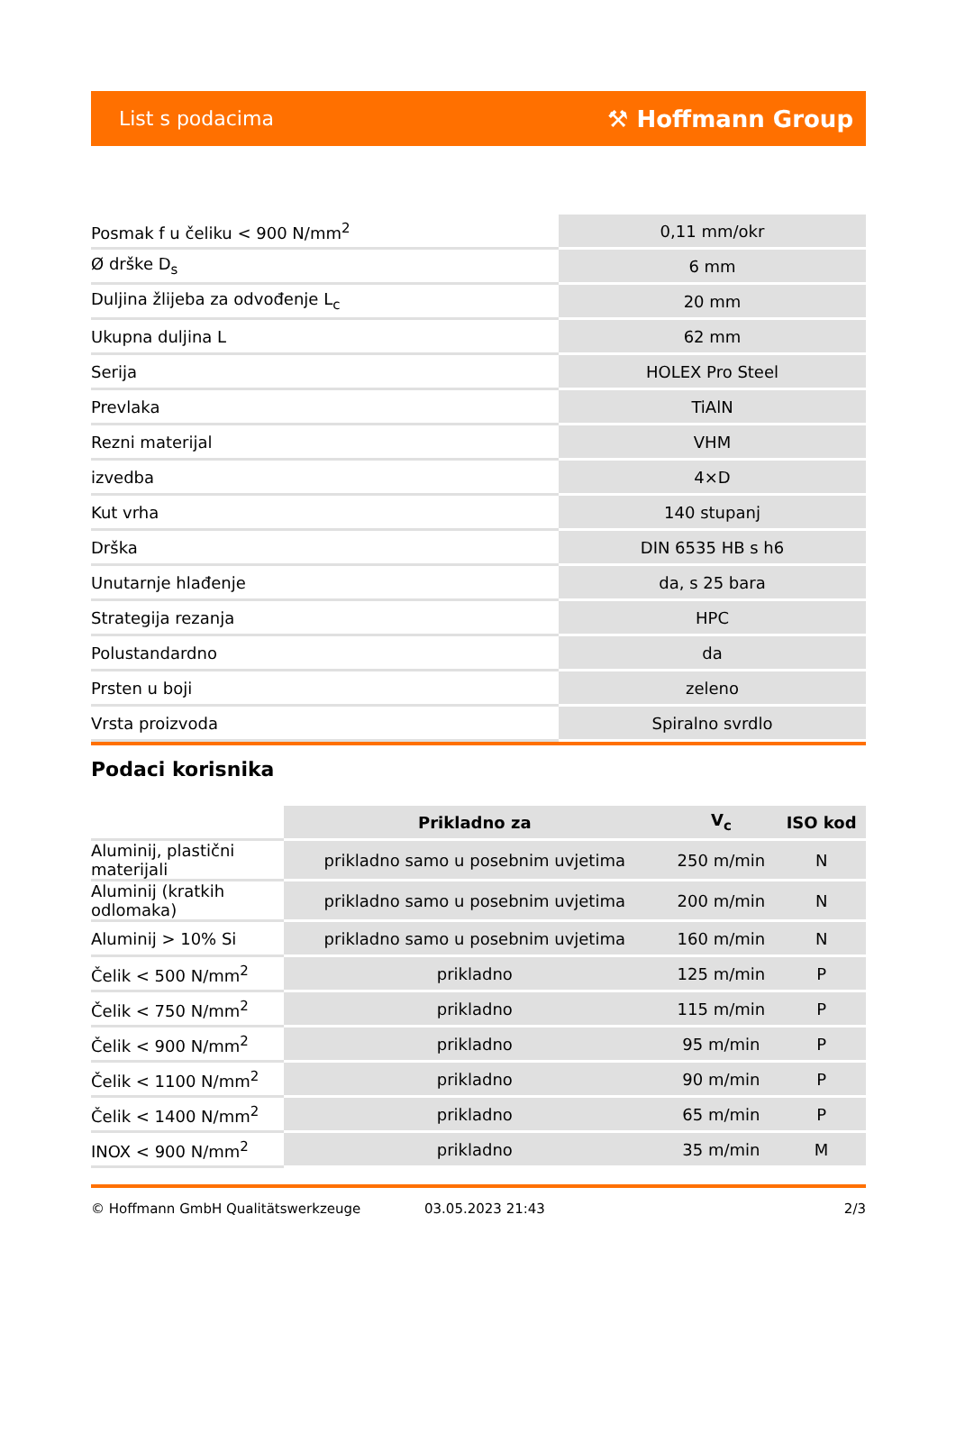List s podacima ⚒ Hoffmann Group
| Posmak f u čeliku < 900 N/mm<sup>2</sup> | 0,11 mm/okr |
| Ø drške D<sub>s</sub> | 6 mm |
| Duljina žlijeba za odvođenje L<sub>c</sub> | 20 mm |
| Ukupna duljina L | 62 mm |
| Serija | HOLEX Pro Steel |
| Prevlaka | TiAlN |
| Rezni materijal | VHM |
| izvedba | 4×D |
| Kut vrha | 140 stupanj |
| Drška | DIN 6535 HB s h6 |
| Unutarnje hlađenje | da, s 25 bara |
| Strategija rezanja | HPC |
| Polustandardno | da |
| Prsten u boji | zeleno |
| Vrsta proizvoda | Spiralno svrdlo |
Podaci korisnika
| | Prikladno za | V<sub>c</sub> | ISO kod |
| Aluminij, plastični materijali | prikladno samo u posebnim uvjetima | 250 m/min | N |
| Aluminij (kratkih odlomaka) | prikladno samo u posebnim uvjetima | 200 m/min | N |
| Aluminij > 10% Si | prikladno samo u posebnim uvjetima | 160 m/min | N |
| Čelik < 500 N/mm<sup>2</sup> | prikladno | 125 m/min | P |
| Čelik < 750 N/mm<sup>2</sup> | prikladno | 115 m/min | P |
| Čelik < 900 N/mm<sup>2</sup> | prikladno | 95 m/min | P |
| Čelik < 1100 N/mm<sup>2</sup> | prikladno | 90 m/min | P |
| Čelik < 1400 N/mm<sup>2</sup> | prikladno | 65 m/min | P |
| INOX < 900 N/mm<sup>2</sup> | prikladno | 35 m/min | M |
© Hoffmann GmbH Qualitätswerkzeuge 03.05.2023 21:43 2/3